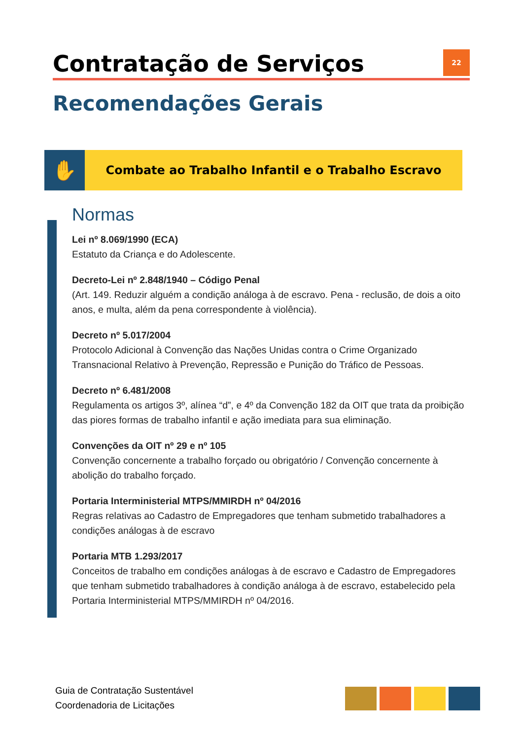Contratação de Serviços 22
Recomendações Gerais
✋
Combate ao Trabalho Infantil e o Trabalho Escravo
Normas
Lei nº 8.069/1990 (ECA)
Estatuto da Criança e do Adolescente.
Decreto-Lei nº 2.848/1940 – Código Penal
(Art. 149. Reduzir alguém a condição análoga à de escravo. Pena - reclusão, de dois a oito anos, e multa, além da pena correspondente à violência).
Decreto nº 5.017/2004
Protocolo Adicional à Convenção das Nações Unidas contra o Crime Organizado Transnacional Relativo à Prevenção, Repressão e Punição do Tráfico de Pessoas.
Decreto nº 6.481/2008
Regulamenta os artigos 3º, alínea “d”, e 4º da Convenção 182 da OIT que trata da proibição das piores formas de trabalho infantil e ação imediata para sua eliminação.
Convenções da OIT nº 29 e nº 105
Convenção concernente a trabalho forçado ou obrigatório / Convenção concernente à abolição do trabalho forçado.
Portaria Interministerial MTPS/MMIRDH nº 04/2016
Regras relativas ao Cadastro de Empregadores que tenham submetido trabalhadores a condições análogas à de escravo
Portaria MTB 1.293/2017
Conceitos de trabalho em condições análogas à de escravo e Cadastro de Empregadores que tenham submetido trabalhadores à condição análoga à de escravo, estabelecido pela Portaria Interministerial MTPS/MMIRDH nº 04/2016.
Guia de Contratação Sustentável
Coordenadoria de Licitações